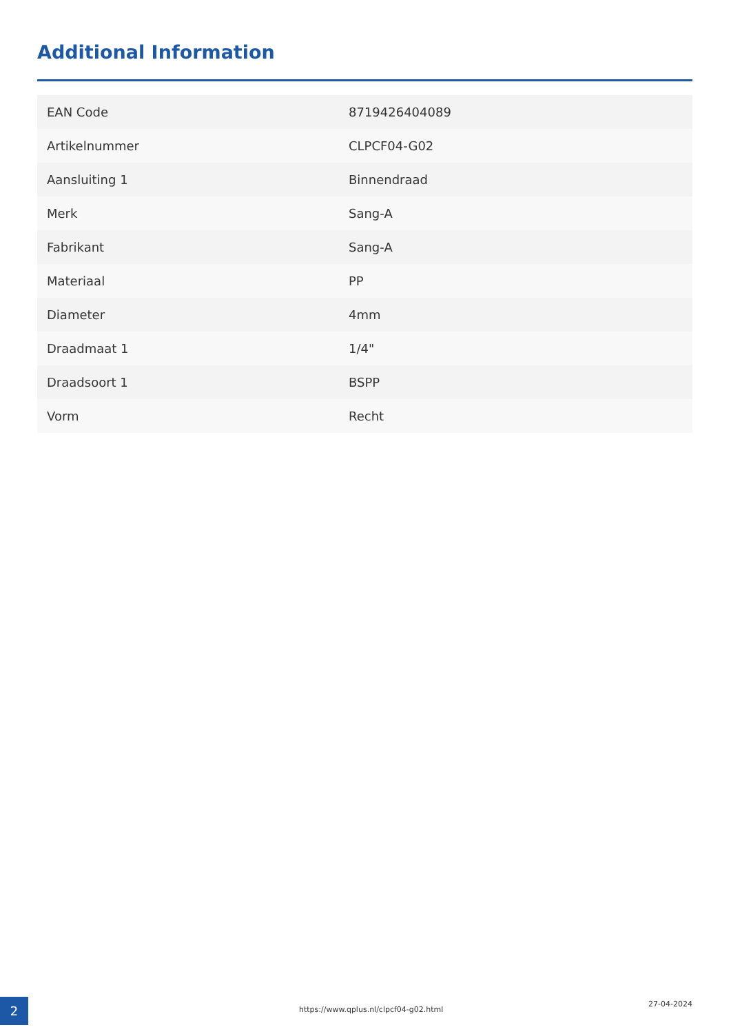Additional Information
| EAN Code | 8719426404089 |
| Artikelnummer | CLPCF04-G02 |
| Aansluiting 1 | Binnendraad |
| Merk | Sang-A |
| Fabrikant | Sang-A |
| Materiaal | PP |
| Diameter | 4mm |
| Draadmaat 1 | 1/4" |
| Draadsoort 1 | BSPP |
| Vorm | Recht |
2
https://www.qplus.nl/clpcf04-g02.html
27-04-2024